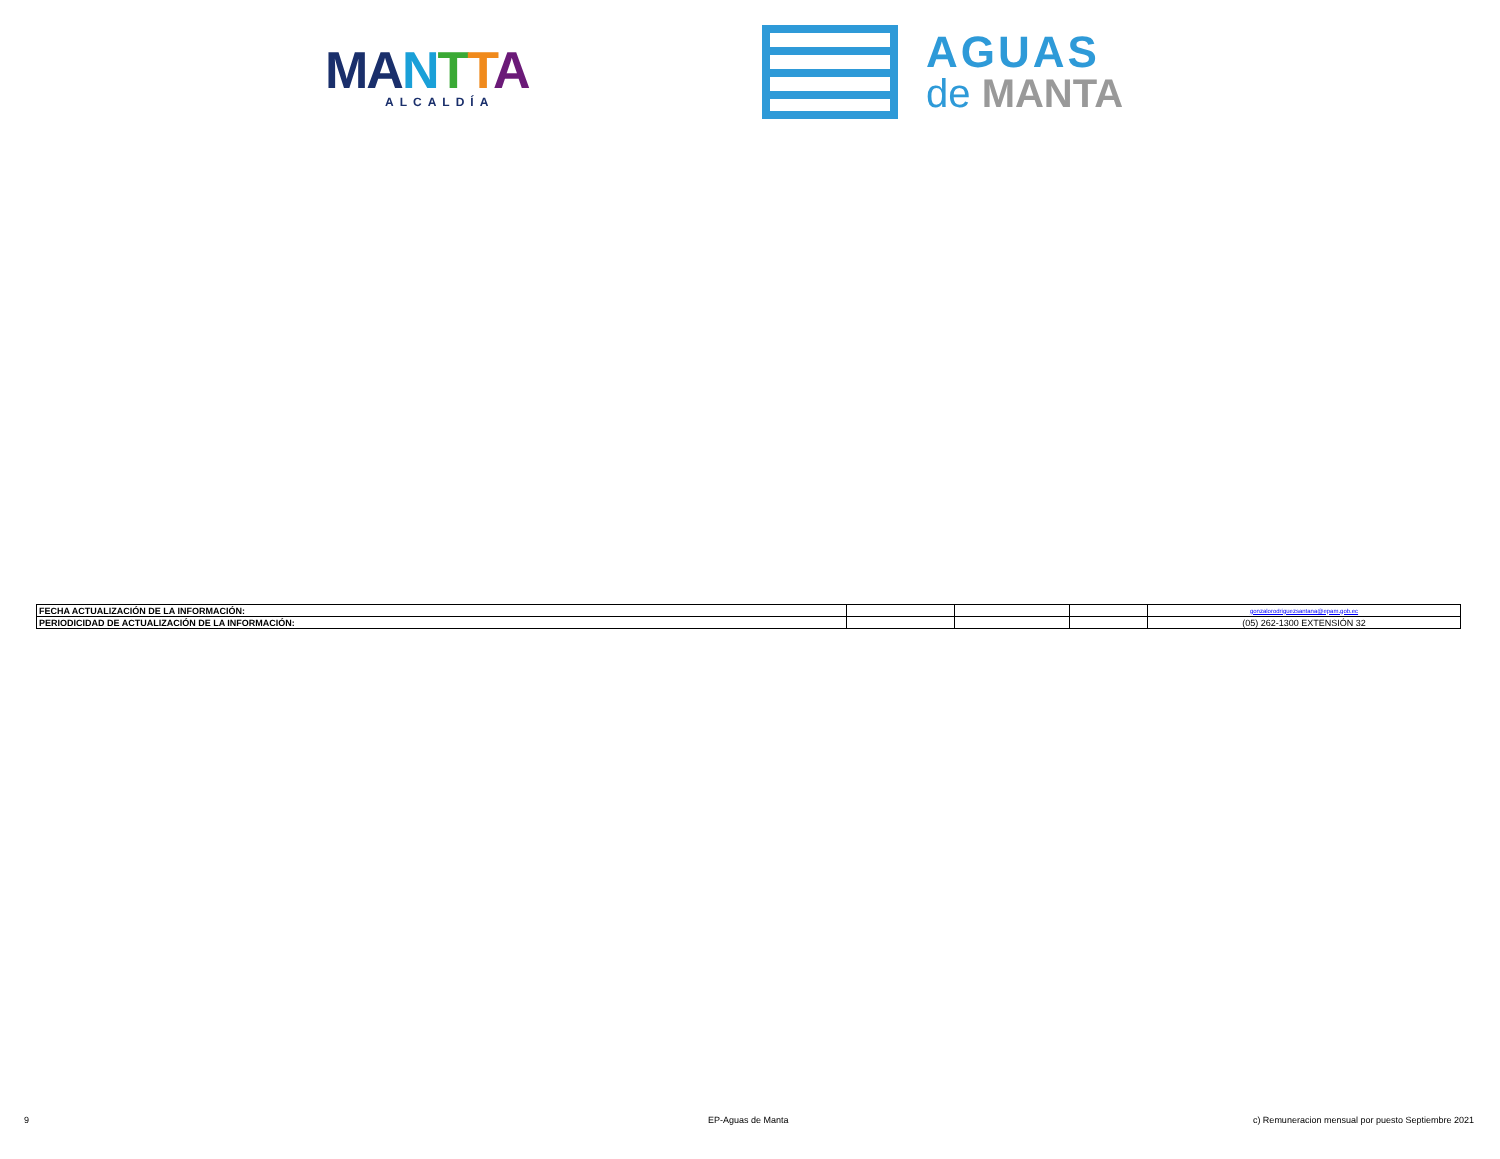MA NTTA
ALCALDÍA
AGUAS
de MANTA
| FECHA ACTUALIZACIÓN DE LA INFORMACIÓN: | | | | gonzalorodriguezsantana@epam.gob.ec |
| PERIODICIDAD DE ACTUALIZACIÓN DE LA INFORMACIÓN: | | | | (05) 262-1300 EXTENSIÓN 32 |
9 EP-Aguas de Manta
c) Remuneracion mensual por puesto Septiembre 2021